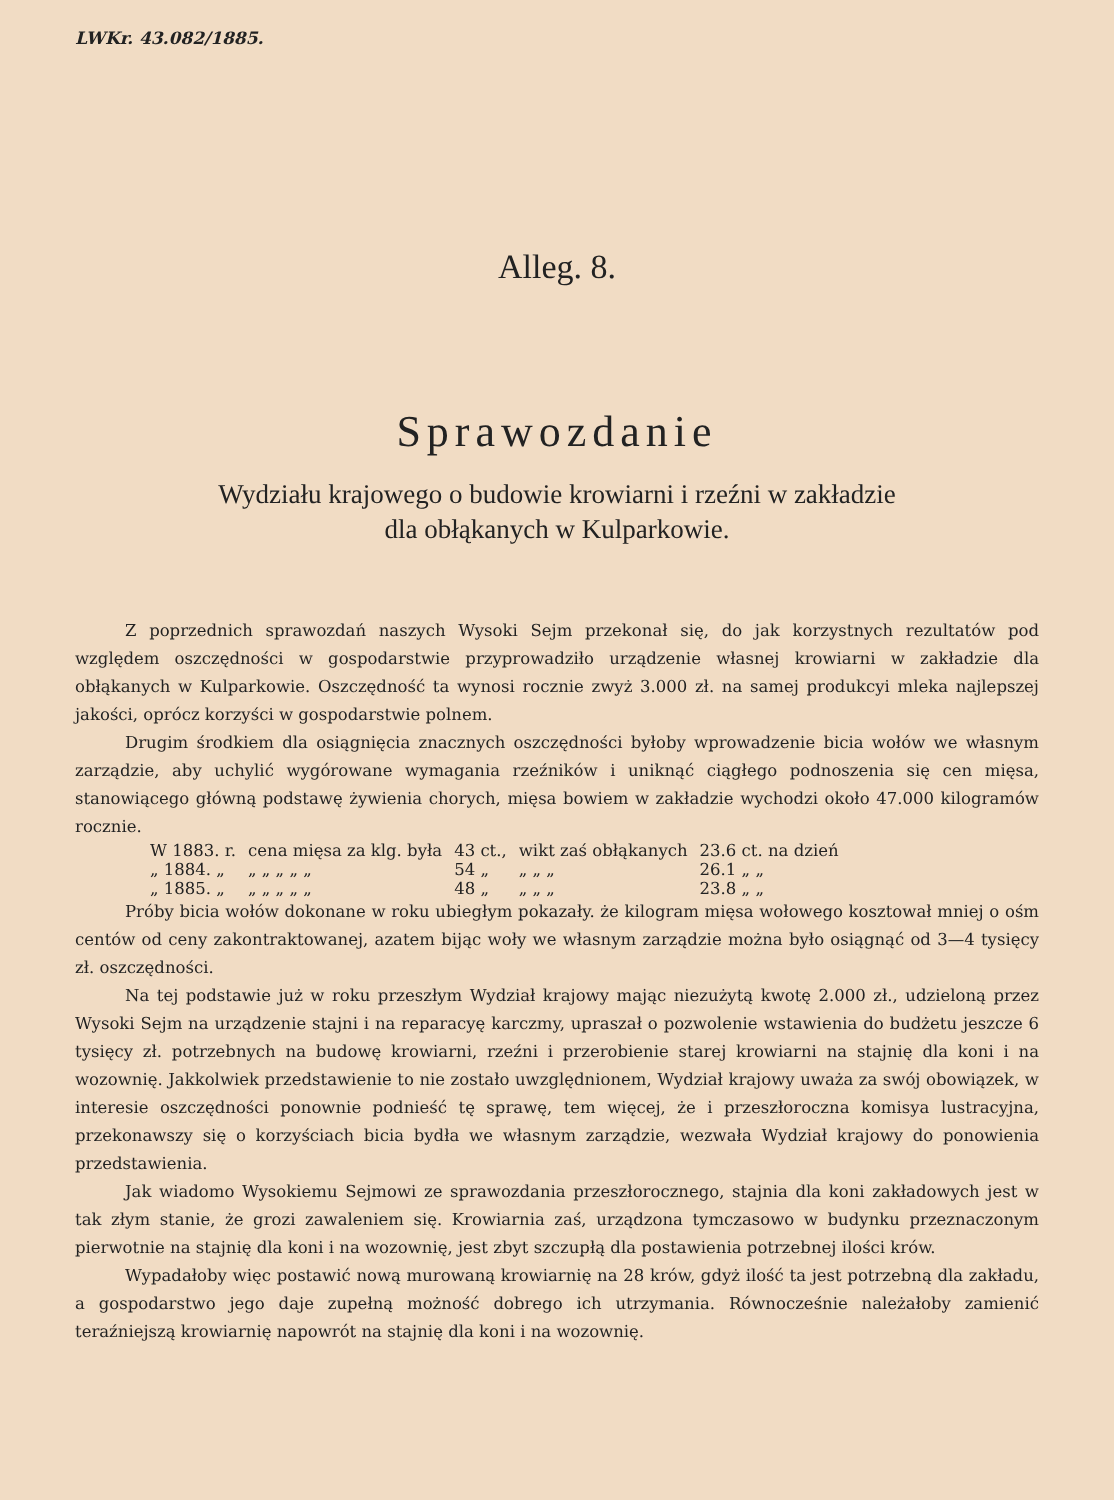LWKr. 43.082/1885.
Alleg. 8.
Sprawozdanie
Wydziału krajowego o budowie krowiarni i rzeźni w zakładzie
dla obłąkanych w Kulparkowie.
Z poprzednich sprawozdań naszych Wysoki Sejm przekonał się, do jak korzystnych rezultatów pod względem oszczędności w gospodarstwie przyprowadziło urządzenie własnej krowiarni w zakładzie dla obłąkanych w Kulparkowie. Oszczędność ta wynosi rocznie zwyż 3.000 zł. na samej produkcyi mleka najlepszej jakości, oprócz korzyści w gospodarstwie polnem.
Drugim środkiem dla osiągnięcia znacznych oszczędności byłoby wprowadzenie bicia wołów we własnym zarządzie, aby uchylić wygórowane wymagania rzeźników i uniknąć ciągłego podnoszenia się cen mięsa, stanowiącego główną podstawę żywienia chorych, mięsa bowiem w zakładzie wychodzi około 47.000 kilogramów rocznie.
| W 1883. r. | cena mięsa za klg. była | 43 ct., | wikt zaś obłąkanych | 23.6 ct. na dzień |
| „ 1884. „ | „ „ „ „ „ | 54 „ | „ „ „ | 26.1 „ „ |
| „ 1885. „ | „ „ „ „ „ | 48 „ | „ „ „ | 23.8 „ „ |
Próby bicia wołów dokonane w roku ubiegłym pokazały. że kilogram mięsa wołowego kosztował mniej o ośm centów od ceny zakontraktowanej, azatem bijąc woły we własnym zarządzie można było osiągnąć od 3—4 tysięcy zł. oszczędności.
Na tej podstawie już w roku przeszłym Wydział krajowy mając niezużytą kwotę 2.000 zł., udzieloną przez Wysoki Sejm na urządzenie stajni i na reparacyę karczmy, upraszał o pozwolenie wstawienia do budżetu jeszcze 6 tysięcy zł. potrzebnych na budowę krowiarni, rzeźni i przerobienie starej krowiarni na stajnię dla koni i na wozownię. Jakkolwiek przedstawienie to nie zostało uwzględnionem, Wydział krajowy uważa za swój obowiązek, w interesie oszczędności ponownie podnieść tę sprawę, tem więcej, że i przeszłoroczna komisya lustracyjna, przekonawszy się o korzyściach bicia bydła we własnym zarządzie, wezwała Wydział krajowy do ponowienia przedstawienia.
Jak wiadomo Wysokiemu Sejmowi ze sprawozdania przeszłorocznego, stajnia dla koni zakładowych jest w tak złym stanie, że grozi zawaleniem się. Krowiarnia zaś, urządzona tymczasowo w budynku przeznaczonym pierwotnie na stajnię dla koni i na wozownię, jest zbyt szczupłą dla postawienia potrzebnej ilości krów.
Wypadałoby więc postawić nową murowaną krowiarnię na 28 krów, gdyż ilość ta jest potrzebną dla zakładu, a gospodarstwo jego daje zupełną możność dobrego ich utrzymania. Równocześnie należałoby zamienić teraźniejszą krowiarnię napowrót na stajnię dla koni i na wozownię.